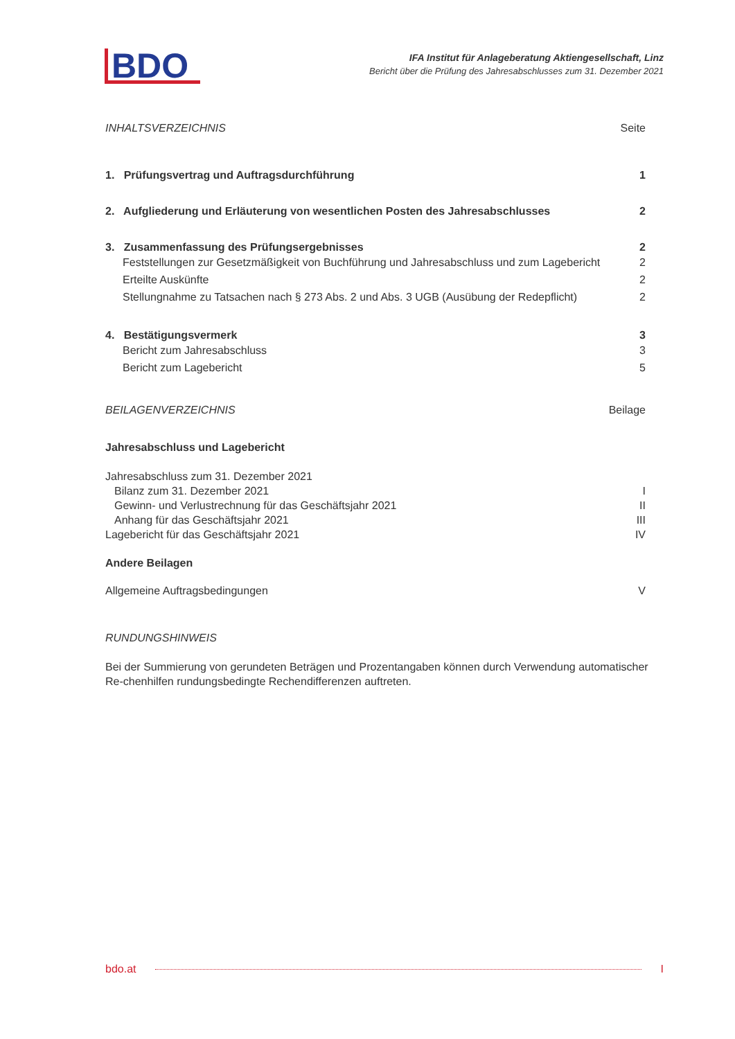BDO
IFA Institut für Anlageberatung Aktiengesellschaft, Linz
Bericht über die Prüfung des Jahresabschlusses zum 31. Dezember 2021
INHALTSVERZEICHNIS Seite
1. Prüfungsvertrag und Auftragsdurchführung 1
2. Aufgliederung und Erläuterung von wesentlichen Posten des Jahresabschlusses 2
3. Zusammenfassung des Prüfungsergebnisses 2
Feststellungen zur Gesetzmäßigkeit von Buchführung und Jahresabschluss und zum Lagebericht 2
Erteilte Auskünfte 2
Stellungnahme zu Tatsachen nach § 273 Abs. 2 und Abs. 3 UGB (Ausübung der Redepflicht) 2
4. Bestätigungsvermerk 3
Bericht zum Jahresabschluss 3
Bericht zum Lagebericht 5
BEILAGENVERZEICHNIS Beilage
Jahresabschluss und Lagebericht
Jahresabschluss zum 31. Dezember 2021
Bilanz zum 31. Dezember 2021 I
Gewinn- und Verlustrechnung für das Geschäftsjahr 2021 II
Anhang für das Geschäftsjahr 2021 III
Lagebericht für das Geschäftsjahr 2021 IV
Andere Beilagen
Allgemeine Auftragsbedingungen V
RUNDUNGSHINWEIS
Bei der Summierung von gerundeten Beträgen und Prozentangaben können durch Verwendung automatischer Re-chenhilfen rundungsbedingte Rechendifferenzen auftreten.
bdo.at I